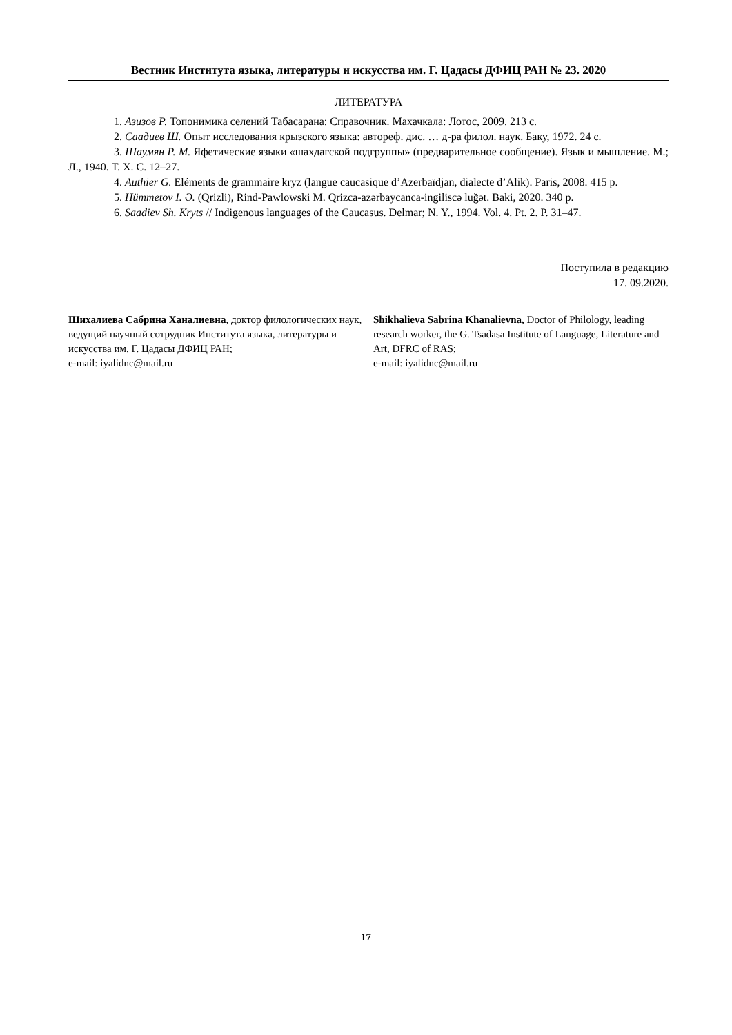Вестник Института языка, литературы и искусства им. Г. Цадасы ДФИЦ РАН № 23. 2020
ЛИТЕРАТУРА
1. Азизов Р. Топонимика селений Табасарана: Справочник. Махачкала: Лотос, 2009. 213 с.
2. Саадиев Ш. Опыт исследования крызского языка: автореф. дис. … д-ра филол. наук. Баку, 1972. 24 с.
3. Шаумян Р. М. Яфетические языки «шахдагской подгруппы» (предварительное сообщение). Язык и мышление. М.; Л., 1940. Т. X. С. 12–27.
4. Authier G. Eléments de grammaire kryz (langue caucasique d’Azerbaïdjan, dialecte d’Alik). Paris, 2008. 415 p.
5. Hümmetov I. Ə. (Qrizli), Rind-Pawlowski M. Qrizca-azərbaycanca-ingiliscə luğət. Baki, 2020. 340 p.
6. Saadiev Sh. Kryts // Indigenous languages of the Caucasus. Delmar; N. Y., 1994. Vol. 4. Pt. 2. P. 31–47.
Поступила в редакцию
17. 09.2020.
Шихалиева Сабрина Ханалиевна, доктор филологических наук, ведущий научный сотрудник Института языка, литературы и искусства им. Г. Цадасы ДФИЦ РАН;
e-mail: iyalidnc@mail.ru
Shikhalieva Sabrina Khanalievna, Doctor of Philology, leading research worker, the G. Tsadasa Institute of Language, Literature and Art, DFRC of RAS;
e-mail: iyalidnc@mail.ru
17